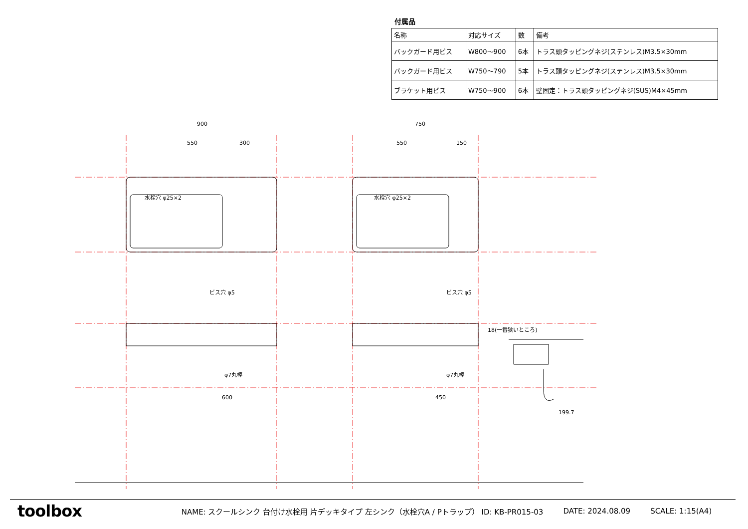付属品
| 名称 | 対応サイズ | 数 | 備考 |
| --- | --- | --- | --- |
| バックガード用ビス | W800〜900 | 6本 | トラス頭タッピングネジ(ステンレス)M3.5×30mm |
| バックガード用ビス | W750〜790 | 5本 | トラス頭タッピングネジ(ステンレス)M3.5×30mm |
| ブラケット用ビス | W750〜900 | 6本 | 壁固定：トラス頭タッピングネジ(SUS)M4×45mm |
900
550
300
750
550
150
水栓穴 φ25×2
水栓穴 φ25×2
ビス穴 φ5
ビス穴 φ5
φ7丸棒
φ7丸棒
600
450
18(一番狭いところ)
199.7
toolbox
NAME: スクールシンク 台付け水栓用 片デッキタイプ 左シンク（水栓穴A / Pトラップ） ID: KB-PR015-03 DATE: 2024.08.09 SCALE: 1:15(A4)